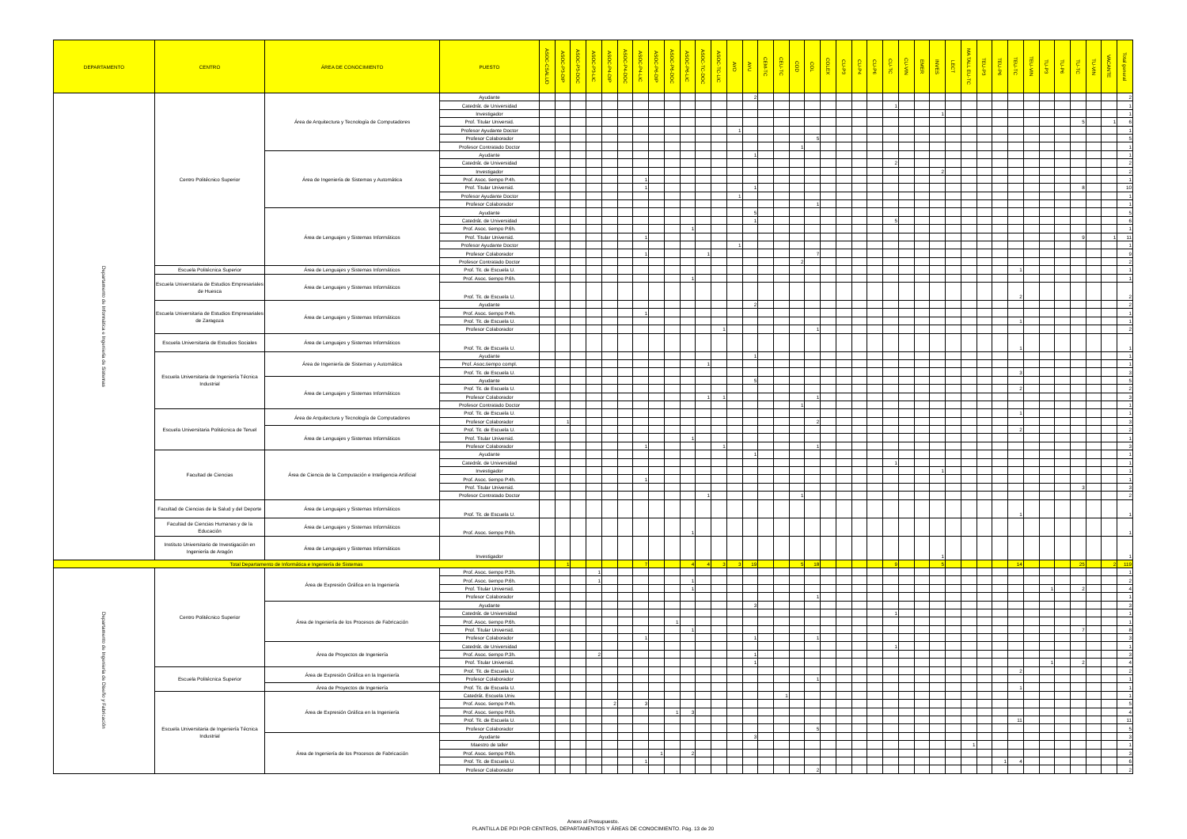| DEPARTAMENTO | CENTRO | ÁREA DE CONOCIMIENTO | PUESTO | ASOC-CSALUD | ASOC-P3-DIP | ASOC-P3-DOC | ASOC-P3-LIC | ASOC-P4-DIP | ASOC-P4-DOC | ASOC-P4-LIC | ASOC-P6-DIP | ASOC-P6-DOC | ASOC-P6-LIC | ASOC-TC-DOC | ASOC-TC-LIC | AYD | AYU | CEM-TC | CEU-TC | COD | COL | COLEX | CU-P3 | CU-P4 | CU-P6 | CU-TC | CU-VIN | EMER | INVES | LECT | MA TALL EU-TC | TEU-P3 | TEU-P6 | TEU-TC | TEU-VIN | TU-P3 | TU-P6 | TU-TC | TU-VIN | VACANTE | Total general |
| --- | --- | --- | --- | --- | --- | --- | --- | --- | --- | --- | --- | --- | --- | --- | --- | --- | --- | --- | --- | --- | --- | --- | --- | --- | --- | --- | --- | --- | --- | --- | --- | --- | --- | --- | --- | --- | --- | --- | --- | --- | --- |
| Departamento de Informática e Ingeniería de Sistemas | Centro Politécnico Superior | Área de Arquitectura y Tecnología de Computadores | Ayudante | | | | | | | | | | | | | | 2 | | | | | | | | | | | | | | | | | | | | | | | | 2 |
| | | | Catedrát. de Universidad | | | | | | | | | | | | | | | | | | | | | | | 1 | | | | | | | | | | | | | | | 1 |
| | | | Investigador | | | | | | | | | | | | | | | | | | | | | | | | | | 1 | | | | | | | | | | | | 1 |
| | | | Prof. Titular Universid. | | | | | | | | | | | | | | | | | | | | | | | | | | | | | | | | | | | 5 | | 1 | 6 |
| | | | Profesor Ayudante Doctor | | | | | | | | | | | | | 1 | | | | | | | | | | | | | | | | | | | | | | | | | 1 |
| | | | Profesor Colaborador | | | | | | | | | | | | | | | | | | 5 | | | | | | | | | | | | | | | | | | | | 5 |
| | | | Profesor Contratado Doctor | | | | | | | | | | | | | | | | | 1 | | | | | | | | | | | | | | | | | | | | | 1 |
| | | Área de Ingeniería de Sistemas y Automática | Ayudante | | | | | | | | | | | | | | 1 | | | | | | | | | | | | | | | | | | | | | | | | 1 |
| | | | Catedrát. de Universidad | | | | | | | | | | | | | | | | | | | | | | | 2 | | | | | | | | | | | | | | | 2 |
| | | | Investigador | | | | | | | | | | | | | | | | | | | | | | | | | | 2 | | | | | | | | | | | | 2 |
| | | | Prof. Asoc. tiempo P.4h. | | | | | | | 1 | | | | | | | | | | | | | | | | | | | | | | | | | | | | | | | 1 |
| | | | Prof. Titular Universid. | | | | | | | 1 | | | | | | | 1 | | | | | | | | | | | | | | | | | | | | | 8 | | | 10 |
| | | | Profesor Ayudante Doctor | | | | | | | | | | | | | 1 | | | | | | | | | | | | | | | | | | | | | | | | | 1 |
| | | | Profesor Colaborador | | | | | | | | | | | | | | | | | | 1 | | | | | | | | | | | | | | | | | | | | 1 |
| | | Área de Lenguajes y Sistemas Informáticos | Ayudante | | | | | | | | | | | | | | 5 | | | | | | | | | | | | | | | | | | | | | | | | 5 |
| | | | Catedrát. de Universidad | | | | | | | | | | | | | | 1 | | | | | | | | | 5 | | | | | | | | | | | | | | | 6 |
| | | | Prof. Asoc. tiempo P.6h. | | | | | | | | | | 1 | | | | | | | | | | | | | | | | | | | | | | | | | | | | 1 |
| | | | Prof. Titular Universid. | | | | | | | 1 | | | | | | | | | | | | | | | | | | | | | | | | | | | | 9 | | 1 | 11 |
| | | | Profesor Ayudante Doctor | | | | | | | | | | | | | 1 | | | | | | | | | | | | | | | | | | | | | | | | | 1 |
| | | | Profesor Colaborador | | | | | | | 1 | | | | 1 | | | | | | | 7 | | | | | | | | | | | | | | | | | | | | 9 |
| | | | Profesor Contratado Doctor | | | | | | | | | | | | | | | | | 2 | | | | | | | | | | | | | | | | | | | | | 2 |
| | Escuela Politécnica Superior | Área de Lenguajes y Sistemas Informáticos | Prof. Tit. de Escuela U. | | | | | | | | | | | | | | | | | | | | | | | | | | | | | | | 1 | | | | | | | 1 |
| | Escuela Universitaria de Estudios Empresariales de Huesca | Área de Lenguajes y Sistemas Informáticos | Prof. Asoc. tiempo P.6h. | | | | | | | | | | 1 | | | | | | | | | | | | | | | | | | | | | | | | | | | | 1 |
| | | | Prof. Tit. de Escuela U. | | | | | | | | | | | | | | | | | | | | | | | | | | | | | | | 2 | | | | | | | 2 |
| | Escuela Universitaria de Estudios Empresariales de Zaragoza | Área de Lenguajes y Sistemas Informáticos | Ayudante | | | | | | | | | | | | | | 2 | | | | | | | | | | | | | | | | | | | | | | | | 2 |
| | | | Prof. Asoc. tiempo P.4h. | | | | | | | 1 | | | | | | | | | | | | | | | | | | | | | | | | | | | | | | | 1 |
| | | | Prof. Tit. de Escuela U. | | | | | | | | | | | | | | | | | | | | | | | | | | | | | | | 1 | | | | | | | 1 |
| | | | Profesor Colaborador | | | | | | | | | | | | 1 | | | | | | 1 | | | | | | | | | | | | | | | | | | | | 2 |
| | Escuela Universitaria de Estudios Sociales | Área de Lenguajes y Sistemas Informáticos | Prof. Tit. de Escuela U. | | | | | | | | | | | | | | | | | | | | | | | | | | | | | | | 1 | | | | | | | 1 |
| | Escuela Universitaria de Ingeniería Técnica Industrial | Área de Ingeniería de Sistemas y Automática | Ayudante | | | | | | | | | | | | | | 1 | | | | | | | | | | | | | | | | | | | | | | | | 1 |
| | | | Prof. Asoc.tiempo compl. | | | | | | | | | | | 1 | | | | | | | | | | | | | | | | | | | | | | | | | | | 1 |
| | | | Prof. Tit. de Escuela U. | | | | | | | | | | | | | | | | | | | | | | | | | | | | | | | 3 | | | | | | | 3 |
| | | Área de Lenguajes y Sistemas Informáticos | Ayudante | | | | | | | | | | | | | | 5 | | | | | | | | | | | | | | | | | | | | | | | | 5 |
| | | | Prof. Tit. de Escuela U. | | | | | | | | | | | | | | | | | | | | | | | | | | | | | | | 2 | | | | | | | 2 |
| | | | Profesor Colaborador | | | | | | | | | | | 1 | 1 | | | | | | 1 | | | | | | | | | | | | | | | | | | | | 3 |
| | | | Profesor Contratado Doctor | | | | | | | | | | | | | | | | | 1 | | | | | | | | | | | | | | | | | | | | | 1 |
| | Escuela Universitaria Politécnica de Teruel | Área de Arquitectura y Tecnología de Computadores | Prof. Tit. de Escuela U. | | | | | | | | | | | | | | | | | | | | | | | | | | | | | | | 1 | | | | | | | 1 |
| | | | Profesor Colaborador | | 1 | | | | | | | | | | | | | | | | 2 | | | | | | | | | | | | | | | | | | | | 3 |
| | | Área de Lenguajes y Sistemas Informáticos | Prof. Tit. de Escuela U. | | | | | | | | | | | | | | | | | | | | | | | | | | | | | | | 2 | | | | | | | 2 |
| | | | Prof. Titular Universid. | | | | | | | | | | 1 | | | | | | | | | | | | | | | | | | | | | | | | | | | | 1 |
| | | | Profesor Colaborador | | | | | | | 1 | | | | | 1 | | | | | | 1 | | | | | | | | | | | | | | | | | | | | 3 |
| | Facultad de Ciencias | Área de Ciencia de la Computación e Inteligencia Artificial | Ayudante | | | | | | | | | | | | | | 1 | | | | | | | | | | | | | | | | | | | | | | | | 1 |
| | | | Catedrát. de Universidad | | | | | | | | | | | | | | | | | | | | | | | 1 | | | | | | | | | | | | | | | 1 |
| | | | Investigador | | | | | | | | | | | | | | | | | | | | | | | | | | 1 | | | | | | | | | | | | 1 |
| | | | Prof. Asoc. tiempo P.4h. | | | | | | | 1 | | | | | | | | | | | | | | | | | | | | | | | | | | | | | | | 1 |
| | | | Prof. Titular Universid. | | | | | | | | | | | | | | | | | | | | | | | | | | | | | | | | | | | 3 | | | 3 |
| | | | Profesor Contratado Doctor | | | | | | | | | | | 1 | | | | | | 1 | | | | | | | | | | | | | | | | | | | | | 2 |
| | Facultad de Ciencias de la Salud y del Deporte | Área de Lenguajes y Sistemas Informáticos | Prof. Tit. de Escuela U. | | | | | | | | | | | | | | | | | | | | | | | | | | | | | | | 1 | | | | | | | 1 |
| | Facultad de Ciencias Humanas y de la Educación | Área de Lenguajes y Sistemas Informáticos | Prof. Asoc. tiempo P.6h. | | | | | | | | | | 1 | | | | | | | | | | | | | | | | | | | | | | | | | | | | 1 |
| | Instituto Universitario de Investigación en Ingeniería de Aragón | Área de Lenguajes y Sistemas Informáticos | Investigador | | | | | | | | | | | | | | | | | | | | | | | | | | 1 | | | | | | | | | | | | 1 |
| Total Departamento de Informática e Ingeniería de Sistemas | | | | | 1 | | | | | 7 | | | 4 | 4 | 3 | 3 | 19 | | | 5 | 18 | | | | | 9 | | | 5 | | | | | 14 | | | | 25 | | 2 | 119 |
| Departamento de Ingeniería de Diseño y Fabricación | Centro Politécnico Superior | Área de Expresión Gráfica en la Ingeniería | Prof. Asoc. tiempo P.3h. | | | | 1 | | | | | | | | | | | | | | | | | | | | | | | | | | | | | | | | | | 1 |
| | | | Prof. Asoc. tiempo P.6h. | | | | 1 | | | | | | 1 | | | | | | | | | | | | | | | | | | | | | | | | | | | | 2 |
| | | | Prof. Titular Universid. | | | | | | | | | | 1 | | | | | | | | | | | | | | | | | | | | | | | 1 | | 2 | | | 4 |
| | | | Profesor Colaborador | | | | | | | | | | | | | | | | | | 1 | | | | | | | | | | | | | | | | | | | | 1 |
| | | Área de Ingeniería de los Procesos de Fabricación | Ayudante | | | | | | | | | | | | | | 3 | | | | | | | | | | | | | | | | | | | | | | | | 3 |
| | | | Catedrát. de Universidad | | | | | | | | | | | | | | | | | | | | | | | 1 | | | | | | | | | | | | | | | 1 |
| | | | Prof. Asoc. tiempo P.6h. | | | | | | | | | 1 | | | | | | | | | | | | | | | | | | | | | | | | | | | | | 1 |
| | | | Prof. Titular Universid. | | | | | | | | | | 1 | | | | | | | | | | | | | | | | | | | | | | | | | 7 | | | 8 |
| | | | Profesor Colaborador | | | | | | | 1 | | | | | | | 1 | | | | 1 | | | | | | | | | | | | | | | | | | | | 3 |
| | | Área de Proyectos de Ingeniería | Catedrát. de Universidad | | | | | | | | | | | | | | | | | | | | | | | 1 | | | | | | | | | | | | | | | 1 |
| | | | Prof. Asoc. tiempo P.3h. | | | | 2 | | | | | | | | | | 1 | | | | | | | | | | | | | | | | | | | | | | | | 3 |
| | | | Prof. Titular Universid. | | | | | | | | | | | | | | 1 | | | | | | | | | | | | | | | | | | | 1 | | 2 | | | 4 |
| | Escuela Politécnica Superior | Área de Expresión Gráfica en la Ingeniería | Prof. Tit. de Escuela U. | | | | | | | | | | | | | | | | | | | | | | | | | | | | | | | 2 | | | | | | | 2 |
| | | | Profesor Colaborador | | | | | | | | | | | | | | | | | | 1 | | | | | | | | | | | | | | | | | | | | 1 |
| | | Área de Proyectos de Ingeniería | Prof. Tit. de Escuela U. | | | | | | | | | | | | | | | | | | | | | | | | | | | | | | | 1 | | | | | | | 1 |
| | Escuela Universitaria de Ingeniería Técnica Industrial | Área de Expresión Gráfica en la Ingeniería | Catedrát. Escuela Univ. | | | | | | | | | | | | | | | | 1 | | | | | | | | | | | | | | | | | | | | | | 1 |
| | | | Prof. Asoc. tiempo P.4h. | | | | | 2 | | 3 | | | | | | | | | | | | | | | | | | | | | | | | | | | | | | | 5 |
| | | | Prof. Asoc. tiempo P.6h. | | | | | | | | | 1 | 3 | | | | | | | | | | | | | | | | | | | | | | | | | | | | 4 |
| | | | Prof. Tit. de Escuela U. | | | | | | | | | | | | | | | | | | | | | | | | | | | | | | | 11 | | | | | | | 11 |
| | | | Profesor Colaborador | | | | | | | | | | | | | | | | | | 5 | | | | | | | | | | | | | | | | | | | | 5 |
| | | Área de Ingeniería de los Procesos de Fabricación | Ayudante | | | | | | | | | | | | | | 3 | | | | | | | | | | | | | | | | | | | | | | | | 3 |
| | | | Maestro de taller | | | | | | | | | | | | | | | | | | | | | | | | | | | | 1 | | | | | | | | | | 1 |
| | | | Prof. Asoc. tiempo P.6h. | | | | | | | | 1 | | 2 | | | | | | | | | | | | | | | | | | | | | | | | | | | | 3 |
| | | | Prof. Tit. de Escuela U. | | | | | | | 1 | | | | | | | | | | | | | | | | | | | | | | | 1 | 4 | | | | | | | 6 |
| | | | Profesor Colaborador | | | | | | | | | | | | | | | | | | 2 | | | | | | | | | | | | | | | | | | | | 2 |
Anexo al Presupuesto.
PLANTILLA DE PDI POR CENTROS, DEPARTAMENTOS Y ÁREAS DE CONOCIMIENTO. Pág. 13 de 20